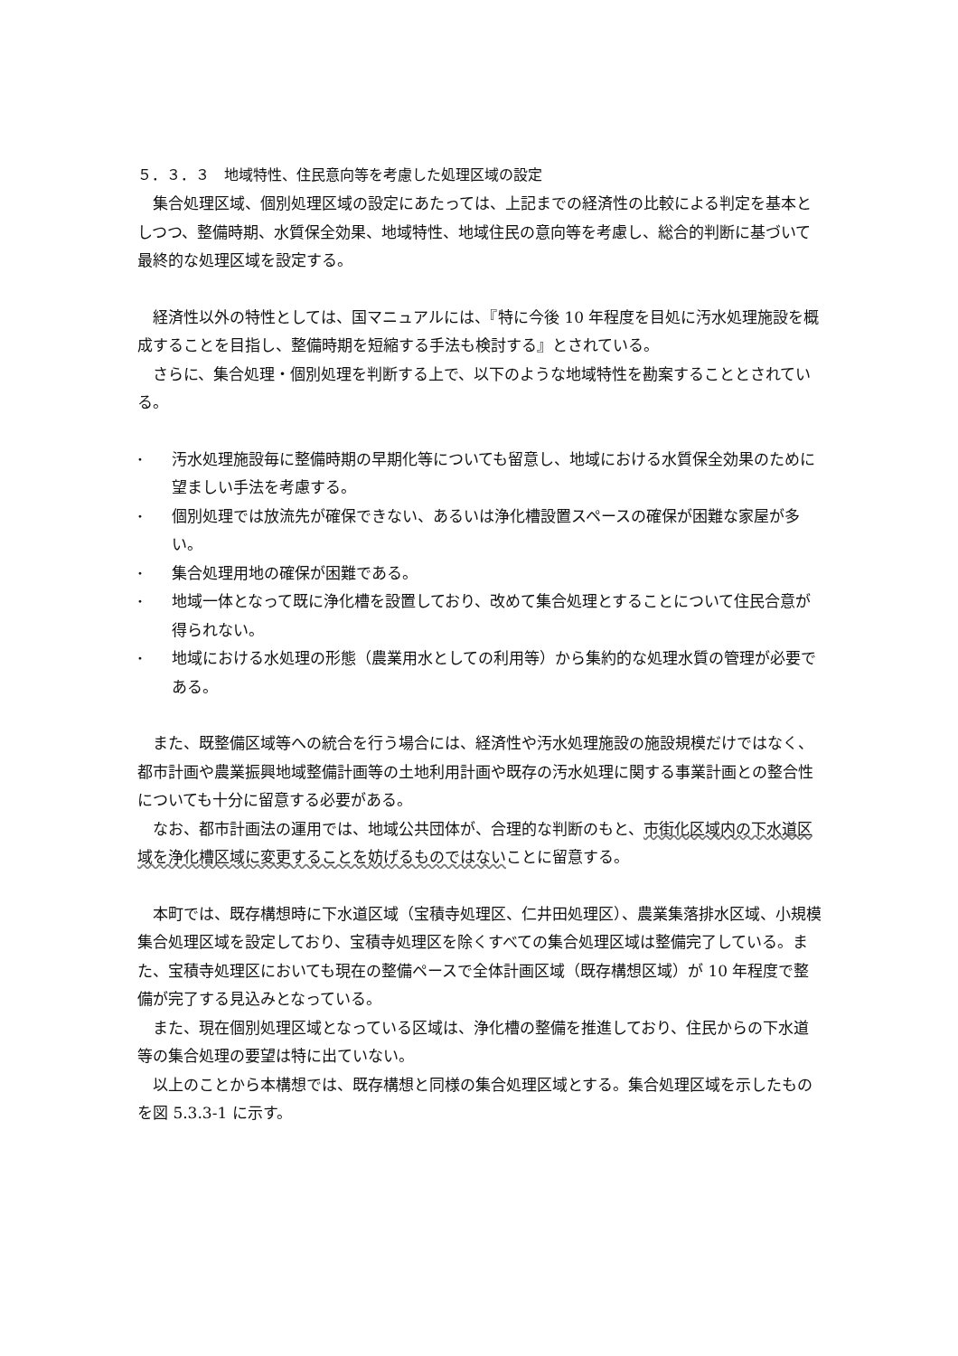５．３．３　地域特性、住民意向等を考慮した処理区域の設定
集合処理区域、個別処理区域の設定にあたっては、上記までの経済性の比較による判定を基本としつつ、整備時期、水質保全効果、地域特性、地域住民の意向等を考慮し、総合的判断に基づいて最終的な処理区域を設定する。
経済性以外の特性としては、国マニュアルには、『特に今後 10 年程度を目処に汚水処理施設を概成することを目指し、整備時期を短縮する手法も検討する』とされている。
さらに、集合処理・個別処理を判断する上で、以下のような地域特性を勘案することとされている。
• 汚水処理施設毎に整備時期の早期化等についても留意し、地域における水質保全効果のために望ましい手法を考慮する。
• 個別処理では放流先が確保できない、あるいは浄化槽設置スペースの確保が困難な家屋が多い。
• 集合処理用地の確保が困難である。
• 地域一体となって既に浄化槽を設置しており、改めて集合処理とすることについて住民合意が得られない。
• 地域における水処理の形態（農業用水としての利用等）から集約的な処理水質の管理が必要である。
また、既整備区域等への統合を行う場合には、経済性や汚水処理施設の施設規模だけではなく、都市計画や農業振興地域整備計画等の土地利用計画や既存の汚水処理に関する事業計画との整合性についても十分に留意する必要がある。
なお、都市計画法の運用では、地域公共団体が、合理的な判断のもと、市街化区域内の下水道区域を浄化槽区域に変更することを妨げるものではないことに留意する。
本町では、既存構想時に下水道区域（宝積寺処理区、仁井田処理区）、農業集落排水区域、小規模集合処理区域を設定しており、宝積寺処理区を除くすべての集合処理区域は整備完了している。また、宝積寺処理区においても現在の整備ペースで全体計画区域（既存構想区域）が 10 年程度で整備が完了する見込みとなっている。
また、現在個別処理区域となっている区域は、浄化槽の整備を推進しており、住民からの下水道等の集合処理の要望は特に出ていない。
以上のことから本構想では、既存構想と同様の集合処理区域とする。集合処理区域を示したものを図 5.3.3-1 に示す。